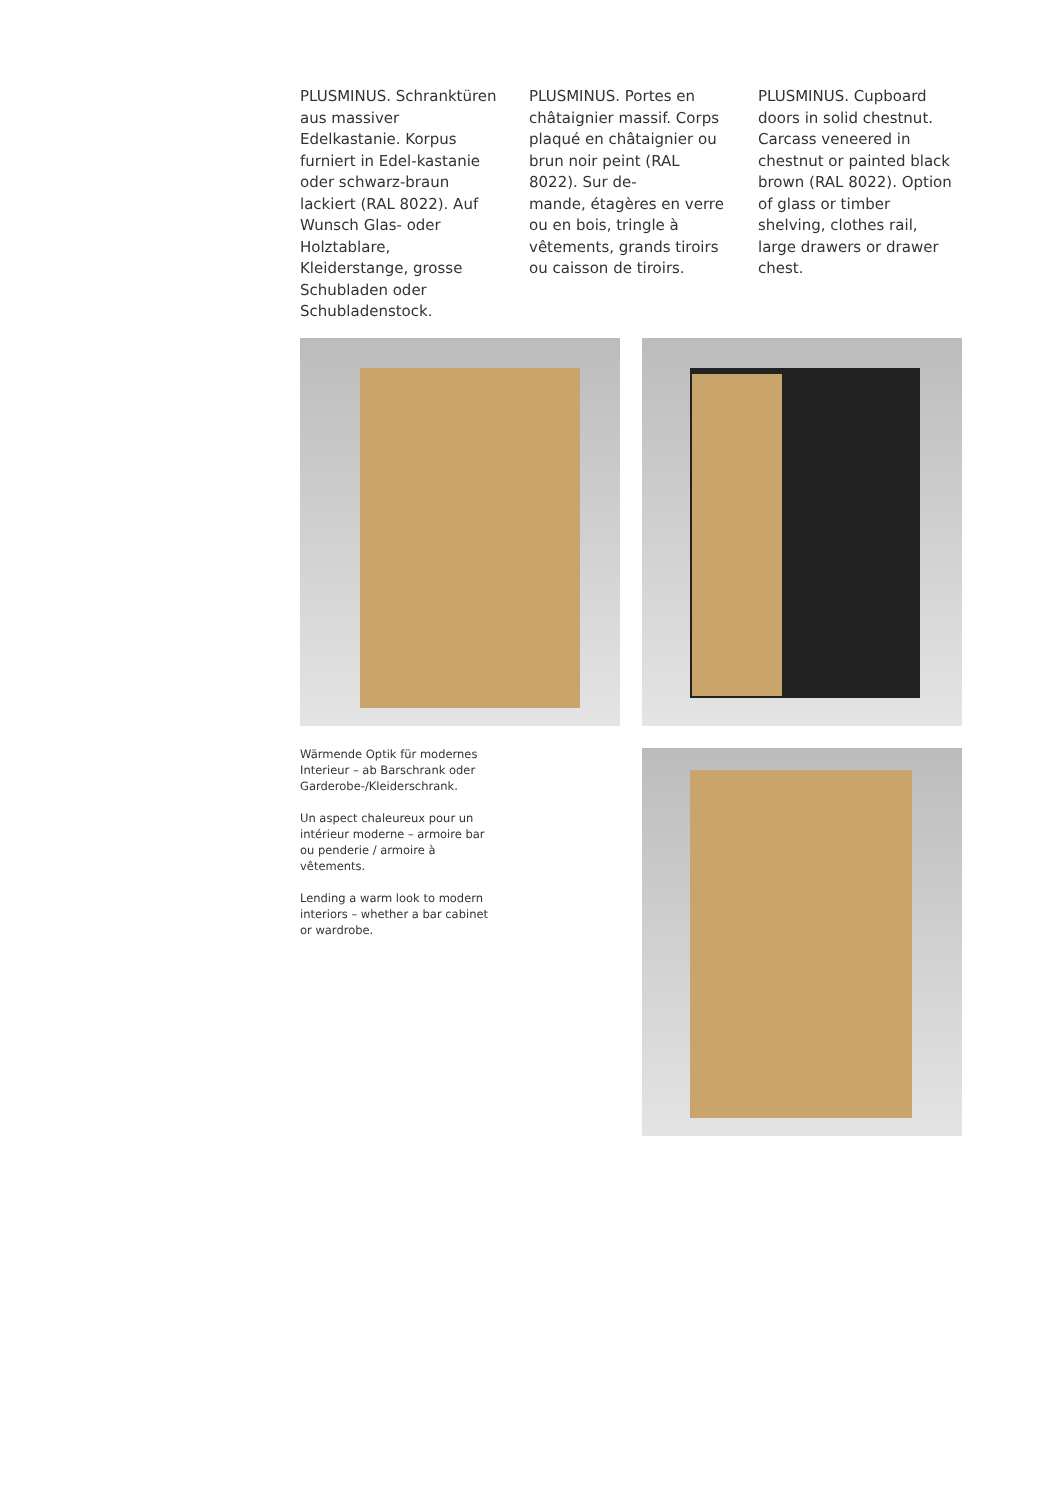PLUSMINUS. Schranktüren aus massiver Edelkastanie. Korpus furniert in Edel-kastanie oder schwarz-braun lackiert (RAL 8022). Auf Wunsch Glas- oder Holztablare, Kleiderstange, grosse Schubladen oder Schubladenstock.
PLUSMINUS. Portes en châtaignier massif. Corps plaqué en châtaignier ou brun noir peint (RAL 8022). Sur de-
mande, étagères en verre ou en bois, tringle à vêtements, grands tiroirs ou caisson de tiroirs.
PLUSMINUS. Cupboard doors in solid chestnut. Carcass veneered in chestnut or painted black brown (RAL 8022). Option of glass or timber shelving, clothes rail, large drawers or drawer chest.
Wärmende Optik für modernes Interieur – ab Barschrank oder Garderobe-/Kleiderschrank.
Un aspect chaleureux pour un intérieur moderne – armoire bar ou penderie / armoire à vêtements.
Lending a warm look to modern interiors – whether a bar cabinet or wardrobe.